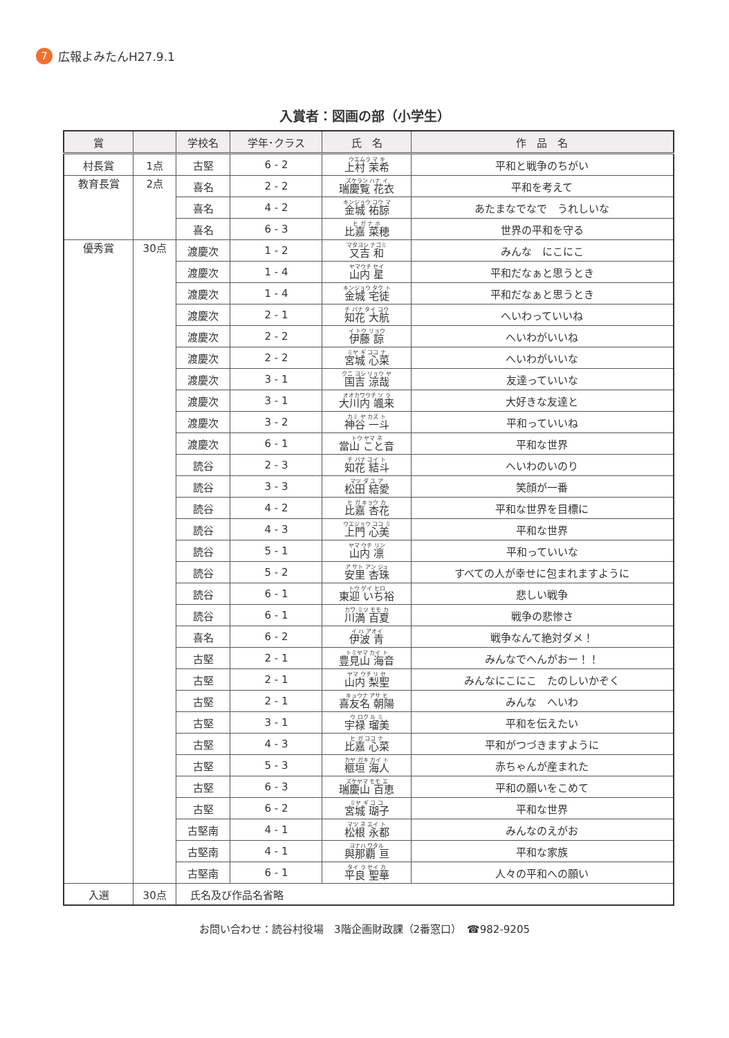7 広報よみたんH27.9.1
入賞者：図画の部（小学生）
| 賞 | | 学校名 | 学年･クラス | 氏 名 | 作 品 名 |
| --- | --- | --- | --- | --- | --- |
| 村長賞 | 1点 | 古堅 | 6 - 2 | ウエムラ マ キ 上村 茉希 | 平和と戦争のちがい |
| 教育長賞 | 2点 | 喜名 | 2 - 2 | ズケラン ハナ イ 瑞慶覧 花衣 | 平和を考えて |
| | | 喜名 | 4 - 2 | キンジョウ コウ マ 金城 祐諒 | あたまなでなで うれしいな |
| | | 喜名 | 6 - 3 | ヒ ガ ナ ホ 比嘉 菜穂 | 世界の平和を守る |
| 優秀賞 | 30点 | 渡慶次 | 1 - 2 | マタヨシ ナゴミ 又吉 和 | みんな にこにこ |
| | | 渡慶次 | 1 - 4 | ヤマウチ セイ 山内 星 | 平和だなぁと思うとき |
| | | 渡慶次 | 1 - 4 | キンジョウ タク ト 金城 宅徒 | 平和だなぁと思うとき |
| | | 渡慶次 | 2 - 1 | チ バナ タイ コウ 知花 大航 | へいわっていいね |
| | | 渡慶次 | 2 - 2 | イ トウ リョウ 伊藤 諒 | へいわがいいね |
| | | 渡慶次 | 2 - 2 | ミヤ ギ ココ ナ 宮城 心菜 | へいわがいいな |
| | | 渡慶次 | 3 - 1 | クニ ヨシ リョウ ヤ 国吉 涼哉 | 友達っていいな |
| | | 渡慶次 | 3 - 1 | オオカワウチ ソ ラ 大川内 颯来 | 大好きな友達と |
| | | 渡慶次 | 3 - 2 | カミ ヤ カズ ト 神谷 一斗 | 平和っていいね |
| | | 渡慶次 | 6 - 1 | トウ ヤマ ネ 當山 こと音 | 平和な世界 |
| | | 読谷 | 2 - 3 | チ バナ ユイ ト 知花 結斗 | へいわのいのり |
| | | 読谷 | 3 - 3 | マツ ダ ユ ア 松田 結愛 | 笑顔が一番 |
| | | 読谷 | 4 - 2 | ヒ ガ キョウ カ 比嘉 杏花 | 平和な世界を目標に |
| | | 読谷 | 4 - 3 | ウエジョウ ココ ミ 上門 心美 | 平和な世界 |
| | | 読谷 | 5 - 1 | ヤマ ウチ リン 山内 凛 | 平和っていいな |
| | | 読谷 | 5 - 2 | ア サト アン ジュ 安里 杏珠 | すべての人が幸せに包まれますように |
| | | 読谷 | 6 - 1 | トウ ゲイ ヒロ 東迎 いち裕 | 悲しい戦争 |
| | | 読谷 | 6 - 1 | カワ ミツ モモ カ 川満 百夏 | 戦争の悲惨さ |
| | | 喜名 | 6 - 2 | イ ハ アオイ 伊波 青 | 戦争なんて絶対ダメ！ |
| | | 古堅 | 2 - 1 | トミヤマ カイ ト 豊見山 海音 | みんなでへんがおー！！ |
| | | 古堅 | 2 - 1 | ヤマ ウチ リ セ 山内 梨聖 | みんなにこにこ たのしいかぞく |
| | | 古堅 | 2 - 1 | キュウナ アサ ヒ 喜友名 朝陽 | みんな へいわ |
| | | 古堅 | 3 - 1 | ウ ロク ル ミ 宇禄 瑠美 | 平和を伝えたい |
| | | 古堅 | 4 - 3 | ヒ ガ ココ ナ 比嘉 心菜 | 平和がつづきますように |
| | | 古堅 | 5 - 3 | カヤ ガキ カイ ト 榧垣 海人 | 赤ちゃんが産まれた |
| | | 古堅 | 6 - 3 | ズケヤマ モモ エ 瑞慶山 百恵 | 平和の願いをこめて |
| | | 古堅 | 6 - 2 | ミヤ ギ コ コ 宮城 瑚子 | 平和な世界 |
| | | 古堅南 | 4 - 1 | マツ ネ エイ ト 松根 永都 | みんなのえがお |
| | | 古堅南 | 4 - 1 | ヨナハ ワタル 與那覇 亘 | 平和な家族 |
| | | 古堅南 | 6 - 1 | タイ ラ セイ カ 平良 聖華 | 人々の平和への願い |
| 入選 | 30点 | 氏名及び作品名省略 | | | |
お問い合わせ：読谷村役場　3階企画財政課（2番窓口）　☎982-9205